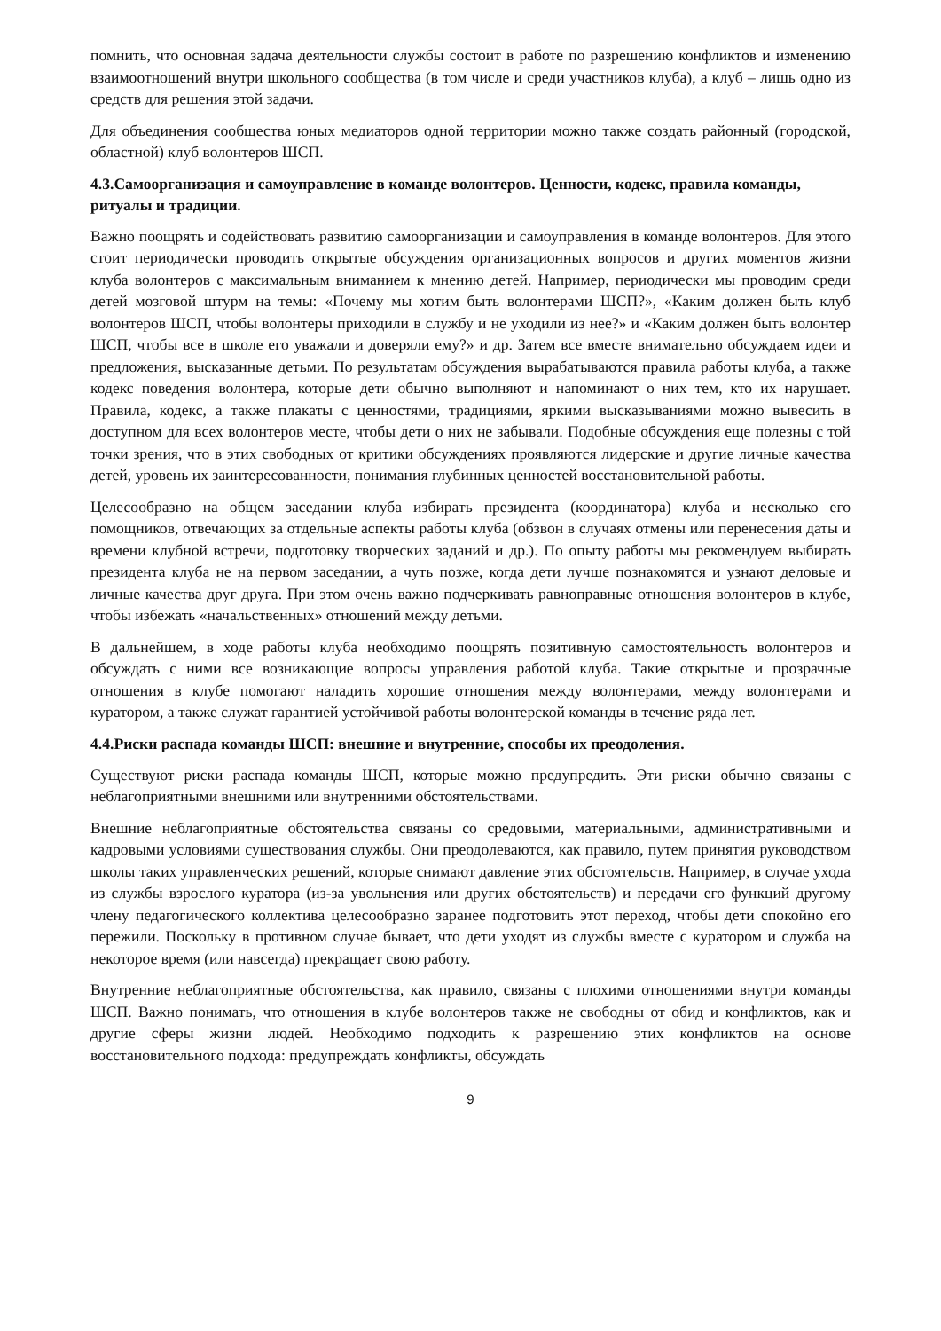помнить, что основная задача деятельности службы состоит в работе по разрешению конфликтов и изменению взаимоотношений внутри школьного сообщества (в том числе и среди участников клуба), а клуб – лишь одно из средств для решения этой задачи.
Для объединения сообщества юных медиаторов одной территории можно также создать районный (городской, областной) клуб волонтеров ШСП.
4.3.Самоорганизация и самоуправление в команде волонтеров. Ценности, кодекс, правила команды, ритуалы и традиции.
Важно поощрять и содействовать развитию самоорганизации и самоуправления в команде волонтеров. Для этого стоит периодически проводить открытые обсуждения организационных вопросов и других моментов жизни клуба волонтеров с максимальным вниманием к мнению детей. Например, периодически мы проводим среди детей мозговой штурм на темы: «Почему мы хотим быть волонтерами ШСП?», «Каким должен быть клуб волонтеров ШСП, чтобы волонтеры приходили в службу и не уходили из нее?» и «Каким должен быть волонтер ШСП, чтобы все в школе его уважали и доверяли ему?» и др. Затем все вместе внимательно обсуждаем идеи и предложения, высказанные детьми. По результатам обсуждения вырабатываются правила работы клуба, а также кодекс поведения волонтера, которые дети обычно выполняют и напоминают о них тем, кто их нарушает. Правила, кодекс, а также плакаты с ценностями, традициями, яркими высказываниями можно вывесить в доступном для всех волонтеров месте, чтобы дети о них не забывали. Подобные обсуждения еще полезны с той точки зрения, что в этих свободных от критики обсуждениях проявляются лидерские и другие личные качества детей, уровень их заинтересованности, понимания глубинных ценностей восстановительной работы.
Целесообразно на общем заседании клуба избирать президента (координатора) клуба и несколько его помощников, отвечающих за отдельные аспекты работы клуба (обзвон в случаях отмены или перенесения даты и времени клубной встречи, подготовку творческих заданий и др.). По опыту работы мы рекомендуем выбирать президента клуба не на первом заседании, а чуть позже, когда дети лучше познакомятся и узнают деловые и личные качества друг друга. При этом очень важно подчеркивать равноправные отношения волонтеров в клубе, чтобы избежать «начальственных» отношений между детьми.
В дальнейшем, в ходе работы клуба необходимо поощрять позитивную самостоятельность волонтеров и обсуждать с ними все возникающие вопросы управления работой клуба. Такие открытые и прозрачные отношения в клубе помогают наладить хорошие отношения между волонтерами, между волонтерами и куратором, а также служат гарантией устойчивой работы волонтерской команды в течение ряда лет.
4.4.Риски распада команды ШСП: внешние и внутренние, способы их преодоления.
Существуют риски распада команды ШСП, которые можно предупредить. Эти риски обычно связаны с неблагоприятными внешними или внутренними обстоятельствами.
Внешние неблагоприятные обстоятельства связаны со средовыми, материальными, административными и кадровыми условиями существования службы. Они преодолеваются, как правило, путем принятия руководством школы таких управленческих решений, которые снимают давление этих обстоятельств. Например, в случае ухода из службы взрослого куратора (из-за увольнения или других обстоятельств) и передачи его функций другому члену педагогического коллектива целесообразно заранее подготовить этот переход, чтобы дети спокойно его пережили. Поскольку в противном случае бывает, что дети уходят из службы вместе с куратором и служба на некоторое время (или навсегда) прекращает свою работу.
Внутренние неблагоприятные обстоятельства, как правило, связаны с плохими отношениями внутри команды ШСП. Важно понимать, что отношения в клубе волонтеров также не свободны от обид и конфликтов, как и другие сферы жизни людей. Необходимо подходить к разрешению этих конфликтов на основе восстановительного подхода: предупреждать конфликты, обсуждать
9